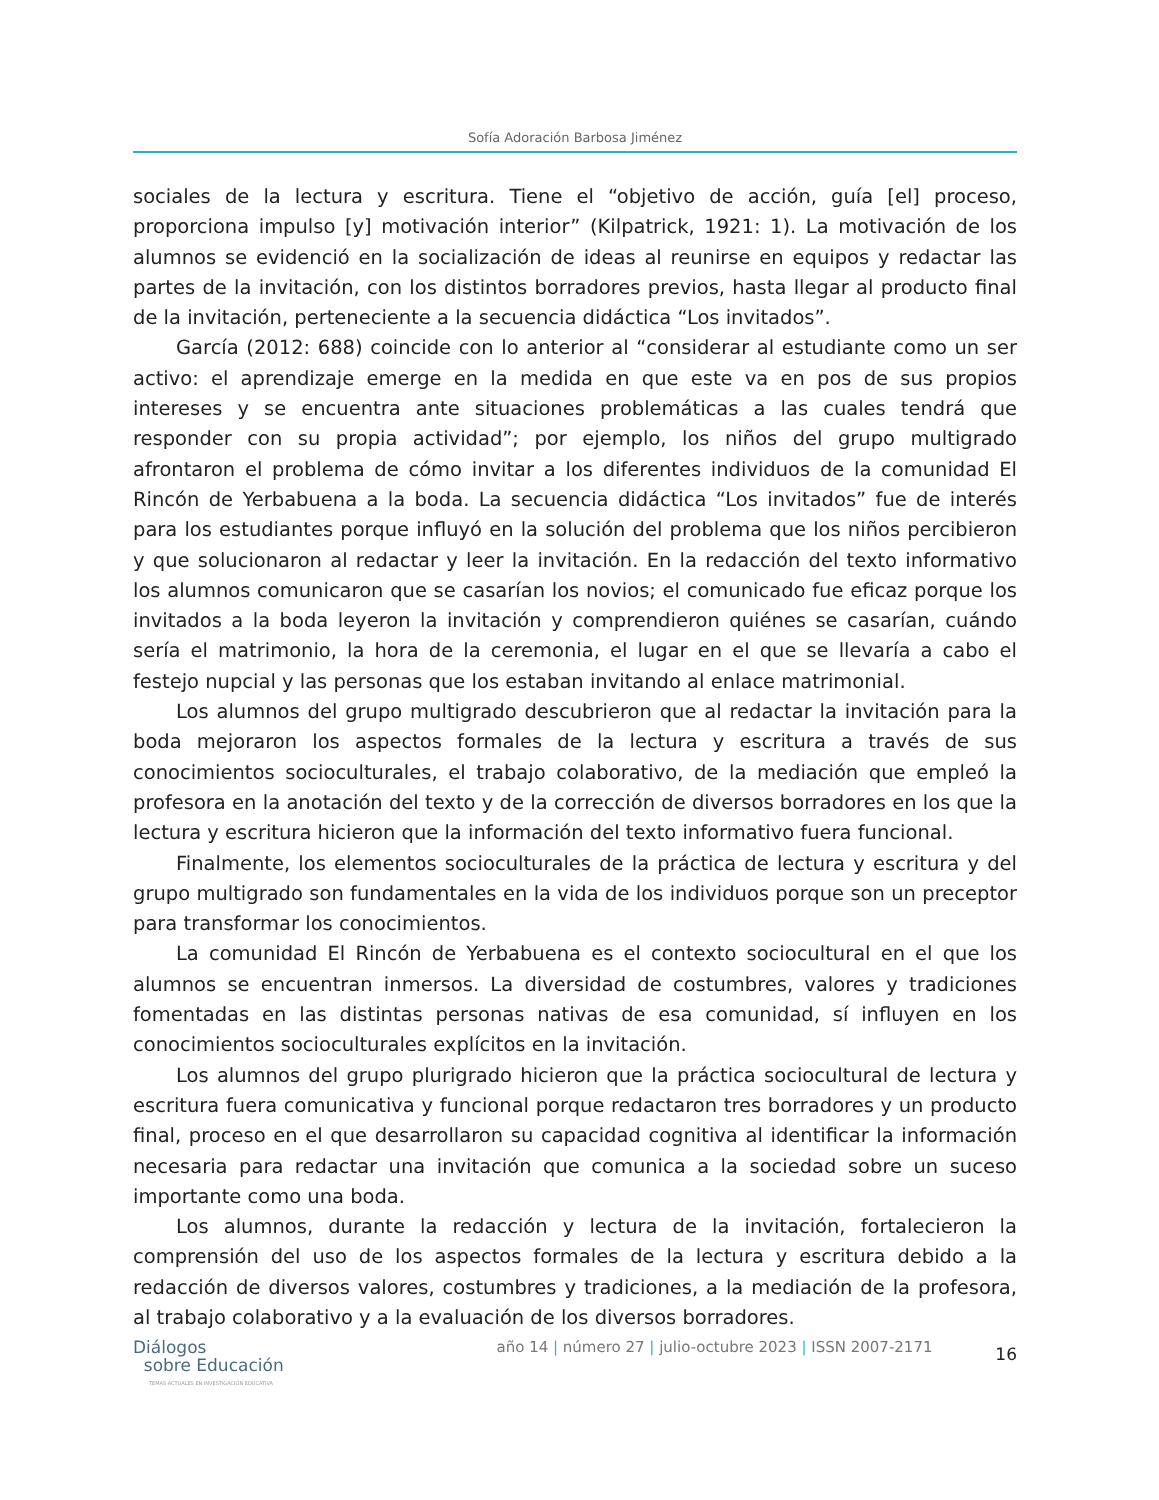Sofía Adoración Barbosa Jiménez
sociales de la lectura y escritura. Tiene el “objetivo de acción, guía [el] proceso, proporciona impulso [y] motivación interior” (Kilpatrick, 1921: 1). La motivación de los alumnos se evidenció en la socialización de ideas al reunirse en equipos y redactar las partes de la invitación, con los distintos borradores previos, hasta llegar al producto final de la invitación, perteneciente a la secuencia didáctica “Los invitados”.
García (2012: 688) coincide con lo anterior al “considerar al estudiante como un ser activo: el aprendizaje emerge en la medida en que este va en pos de sus propios intereses y se encuentra ante situaciones problemáticas a las cuales tendrá que responder con su propia actividad”; por ejemplo, los niños del grupo multigrado afrontaron el problema de cómo invitar a los diferentes individuos de la comunidad El Rincón de Yerbabuena a la boda. La secuencia didáctica “Los invitados” fue de interés para los estudiantes porque influyó en la solución del problema que los niños percibieron y que solucionaron al redactar y leer la invitación. En la redacción del texto informativo los alumnos comunicaron que se casarían los novios; el comunicado fue eficaz porque los invitados a la boda leyeron la invitación y comprendieron quiénes se casarían, cuándo sería el matrimonio, la hora de la ceremonia, el lugar en el que se llevaría a cabo el festejo nupcial y las personas que los estaban invitando al enlace matrimonial.
Los alumnos del grupo multigrado descubrieron que al redactar la invitación para la boda mejoraron los aspectos formales de la lectura y escritura a través de sus conocimientos socioculturales, el trabajo colaborativo, de la mediación que empleó la profesora en la anotación del texto y de la corrección de diversos borradores en los que la lectura y escritura hicieron que la información del texto informativo fuera funcional.
Finalmente, los elementos socioculturales de la práctica de lectura y escritura y del grupo multigrado son fundamentales en la vida de los individuos porque son un preceptor para transformar los conocimientos.
La comunidad El Rincón de Yerbabuena es el contexto sociocultural en el que los alumnos se encuentran inmersos. La diversidad de costumbres, valores y tradiciones fomentadas en las distintas personas nativas de esa comunidad, sí influyen en los conocimientos socioculturales explícitos en la invitación.
Los alumnos del grupo plurigrado hicieron que la práctica sociocultural de lectura y escritura fuera comunicativa y funcional porque redactaron tres borradores y un producto final, proceso en el que desarrollaron su capacidad cognitiva al identificar la información necesaria para redactar una invitación que comunica a la sociedad sobre un suceso importante como una boda.
Los alumnos, durante la redacción y lectura de la invitación, fortalecieron la comprensión del uso de los aspectos formales de la lectura y escritura debido a la redacción de diversos valores, costumbres y tradiciones, a la mediación de la profesora, al trabajo colaborativo y a la evaluación de los diversos borradores.
Diálogos
sobre Educación
TEMAS ACTUALES EN INVESTIGACIÓN EDUCATIVA
año 14 | número 27 | julio-octubre 2023 | ISSN 2007-2171
16